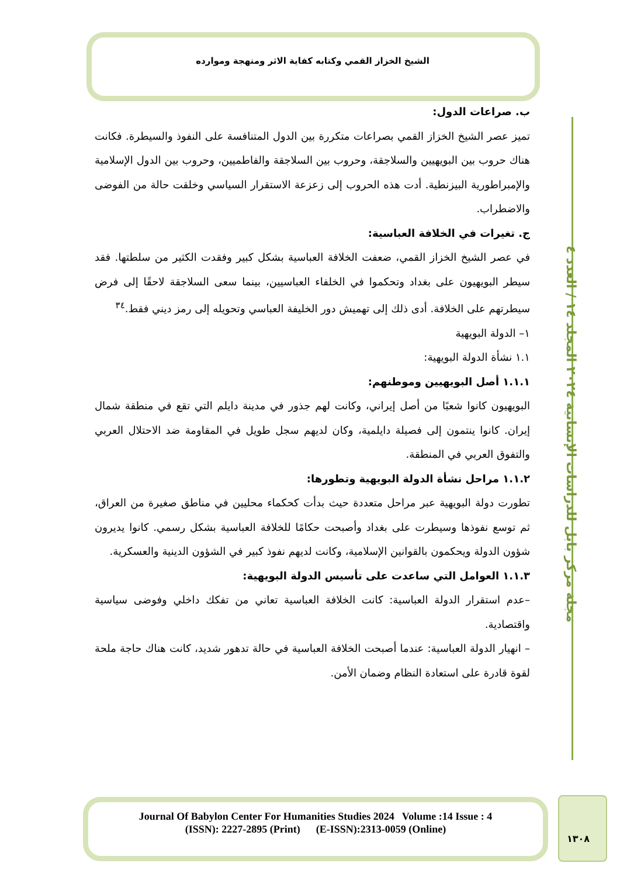الشيخ الخزاز القمي وكتابه كفاية الاثر ومنهجة وموارده
مجلة مركز بابل للدراسات الإنسانية ٢٠٢٤ المجلد ١٤ / العدد ٤
ب. صراعات الدول:
تميز عصر الشيخ الخزاز القمي بصراعات متكررة بين الدول المتنافسة على النفوذ والسيطرة. فكانت هناك حروب بين البويهيين والسلاجقة، وحروب بين السلاجقة والفاطميين، وحروب بين الدول الإسلامية والإمبراطورية البيزنطية. أدت هذه الحروب إلى زعزعة الاستقرار السياسي وخلقت حالة من الفوضى والاضطراب.
ج. تغيرات في الخلافة العباسية:
في عصر الشيخ الخزاز القمي، ضعفت الخلافة العباسية بشكل كبير وفقدت الكثير من سلطتها. فقد سيطر البويهيون على بغداد وتحكموا في الخلفاء العباسيين، بينما سعى السلاجقة لاحقًا إلى فرض سيطرتهم على الخلافة. أدى ذلك إلى تهميش دور الخليفة العباسي وتحويله إلى رمز ديني فقط.<sup>٣٤</sup>
١– الدولة البويهية
١.١ نشأة الدولة البويهية:
١.١.١ أصل البويهيين وموطنهم:
البويهيون كانوا شعبًا من أصل إيراني، وكانت لهم جذور في مدينة دايلم التي تقع في منطقة شمال إيران. كانوا ينتمون إلى فصيلة دايلمية، وكان لديهم سجل طويل في المقاومة ضد الاحتلال العربي والتفوق العربي في المنطقة.
١.١.٢ مراحل نشأة الدولة البويهية وتطورها:
تطورت دولة البويهية عبر مراحل متعددة حيث بدأت كحكماء محليين في مناطق صغيرة من العراق، ثم توسع نفوذها وسيطرت على بغداد وأصبحت حكامًا للخلافة العباسية بشكل رسمي. كانوا يديرون شؤون الدولة ويحكمون بالقوانين الإسلامية، وكانت لديهم نفوذ كبير في الشؤون الدينية والعسكرية.
١.١.٣ العوامل التي ساعدت على تأسيس الدولة البويهية:
–عدم استقرار الدولة العباسية: كانت الخلافة العباسية تعاني من تفكك داخلي وفوضى سياسية واقتصادية.
– انهيار الدولة العباسية: عندما أصبحت الخلافة العباسية في حالة تدهور شديد، كانت هناك حاجة ملحة لقوة قادرة على استعادة النظام وضمان الأمن.
Journal Of Babylon Center For Humanities Studies 2024 Volume :14 Issue : 4
(ISSN): 2227-2895 (Print) (E-ISSN):2313-0059 (Online)
١٣٠٨